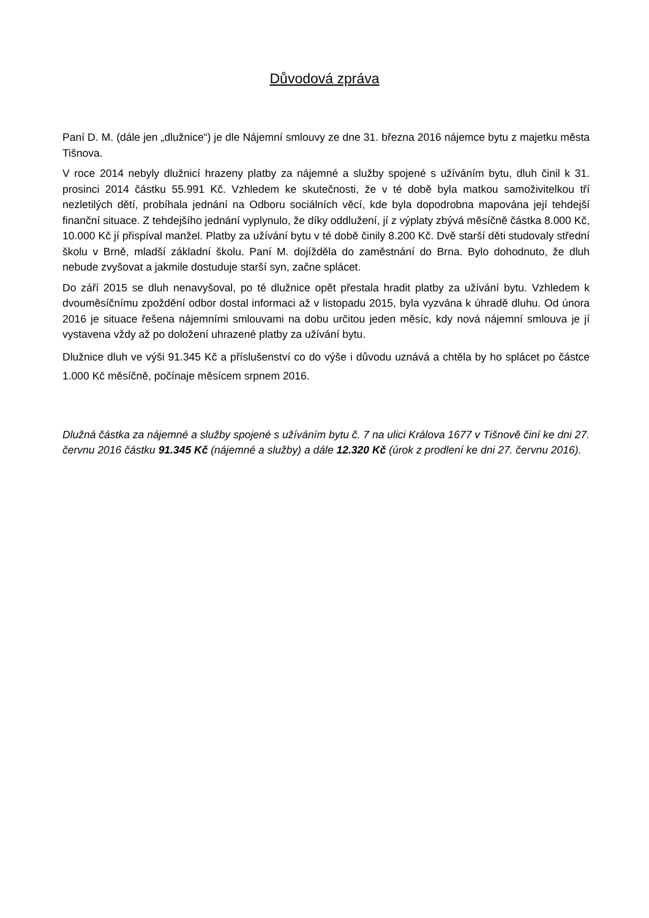Důvodová zpráva
Paní D. M. (dále jen „dlužnice“) je dle Nájemní smlouvy ze dne 31. března 2016 nájemce bytu z majetku města Tišnova.
V roce 2014 nebyly dlužnicí hrazeny platby za nájemné a služby spojené s užíváním bytu, dluh činil k 31. prosinci 2014 částku 55.991 Kč. Vzhledem ke skutečnosti, že v té době byla matkou samoživitelkou tří nezletilých dětí, probíhala jednání na Odboru sociálních věcí, kde byla dopodrobna mapována její tehdejší finanční situace. Z tehdejšího jednání vyplynulo, že díky oddlužení, jí z výplaty zbývá měsíčně částka 8.000 Kč, 10.000 Kč jí přispíval manžel. Platby za užívání bytu v té době činily 8.200 Kč. Dvě starší děti studovaly střední školu v Brně, mladší základní školu. Paní M. dojížděla do zaměstnání do Brna. Bylo dohodnuto, že dluh nebude zvyšovat a jakmile dostuduje starší syn, začne splácet.
Do září 2015 se dluh nenavyšoval, po té dlužnice opět přestala hradit platby za užívání bytu. Vzhledem k dvouměsíčnímu zpoždění odbor dostal informaci až v listopadu 2015, byla vyzvána k úhradě dluhu. Od února 2016 je situace řešena nájemními smlouvami na dobu určitou jeden měsíc, kdy nová nájemní smlouva je jí vystavena vždy až po doložení uhrazené platby za užívání bytu.
Dlužnice dluh ve výši 91.345 Kč a příslušenství co do výše i důvodu uznává a chtěla by ho splácet po částce 1.000 Kč měsíčně, počínaje měsícem srpnem 2016.
Dlužná částka za nájemné a služby spojené s užíváním bytu č. 7 na ulici Králova 1677 v Tišnově činí ke dni 27. červnu 2016 částku 91.345 Kč (nájemné a služby) a dále 12.320 Kč (úrok z prodlení ke dni 27. červnu 2016).